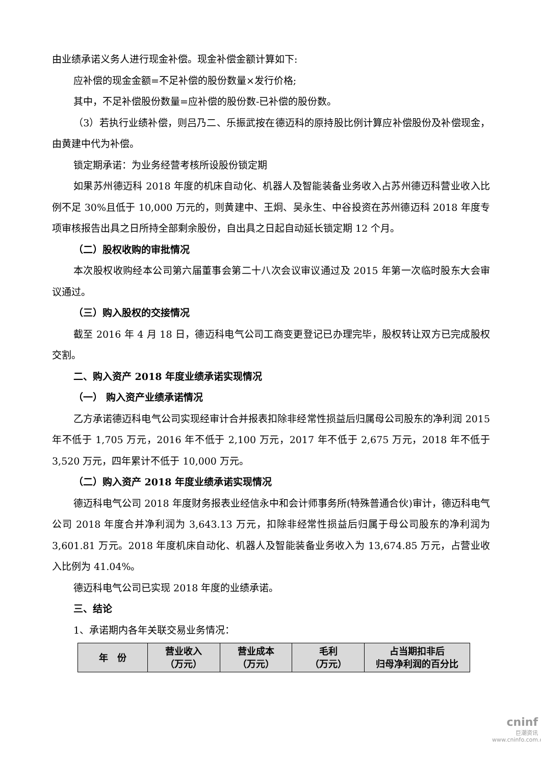由业绩承诺义务人进行现金补偿。现金补偿金额计算如下:
应补偿的现金金额=不足补偿的股份数量×发行价格;
其中，不足补偿股份数量=应补偿的股份数-已补偿的股份数。
（3）若执行业绩补偿，则吕乃二、乐振武按在德迈科的原持股比例计算应补偿股份及补偿现金，由黄建中代为补偿。
锁定期承诺：为业务经营考核所设股份锁定期
如果苏州德迈科 2018 年度的机床自动化、机器人及智能装备业务收入占苏州德迈科营业收入比例不足 30%且低于 10,000 万元的，则黄建中、王炯、吴永生、中谷投资在苏州德迈科 2018 年度专项审核报告出具之日所持全部剩余股份，自出具之日起自动延长锁定期 12 个月。
（二）股权收购的审批情况
本次股权收购经本公司第六届董事会第二十八次会议审议通过及 2015 年第一次临时股东大会审议通过。
（三）购入股权的交接情况
截至 2016 年 4 月 18 日，德迈科电气公司工商变更登记已办理完毕，股权转让双方已完成股权交割。
二、购入资产 2018 年度业绩承诺实现情况
（一） 购入资产业绩承诺情况
乙方承诺德迈科电气公司实现经审计合并报表扣除非经常性损益后归属母公司股东的净利润 2015 年不低于 1,705 万元，2016 年不低于 2,100 万元，2017 年不低于 2,675 万元，2018 年不低于 3,520 万元，四年累计不低于 10,000 万元。
（二）购入资产 2018 年度业绩承诺实现情况
德迈科电气公司 2018 年度财务报表业经信永中和会计师事务所(特殊普通合伙)审计，德迈科电气公司 2018 年度合并净利润为 3,643.13 万元，扣除非经常性损益后归属于母公司股东的净利润为 3,601.81 万元。2018 年度机床自动化、机器人及智能装备业务收入为 13,674.85 万元，占营业收入比例为 41.04%。
德迈科电气公司已实现 2018 年度的业绩承诺。
三、结论
1、承诺期内各年关联交易业务情况：
| 年 份 | 营业收入 （万元） | 营业成本 （万元） | 毛利 （万元） | 占当期扣非后 归母净利润的百分比 |
| --- | --- | --- | --- | --- |
cninf
巨潮资讯
www.cninfo.com.cn